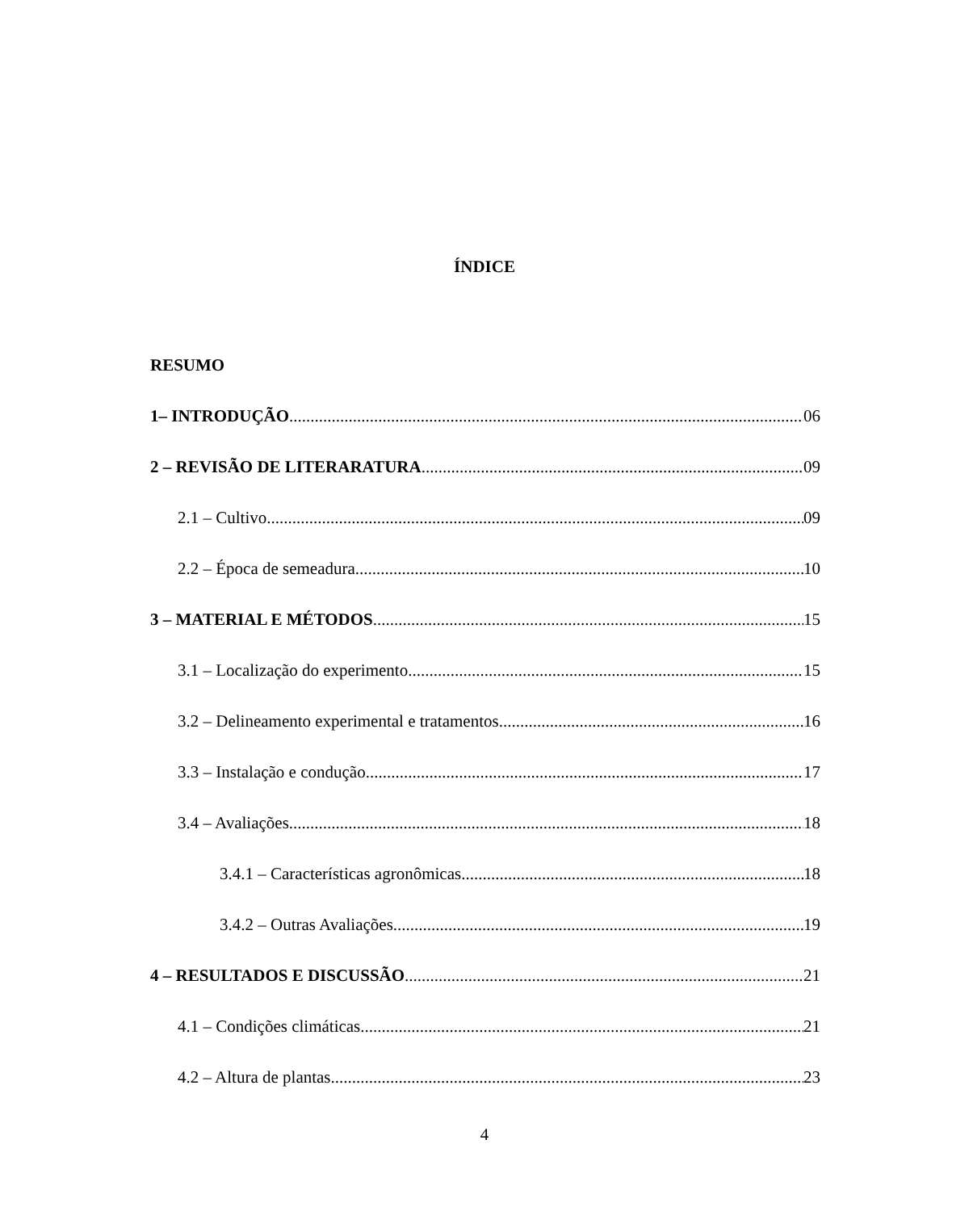ÍNDICE
RESUMO
1– INTRODUÇÃO 06
2 – REVISÃO DE LITERARATURA 09
2.1 – Cultivo 09
2.2 – Época de semeadura 10
3 – MATERIAL E MÉTODOS 15
3.1 – Localização do experimento 15
3.2 – Delineamento experimental e tratamentos 16
3.3 – Instalação e condução 17
3.4 – Avaliações 18
3.4.1 – Características agronômicas 18
3.4.2 – Outras Avaliações 19
4 – RESULTADOS E DISCUSSÃO 21
4.1 – Condições climáticas 21
4.2 – Altura de plantas 23
4